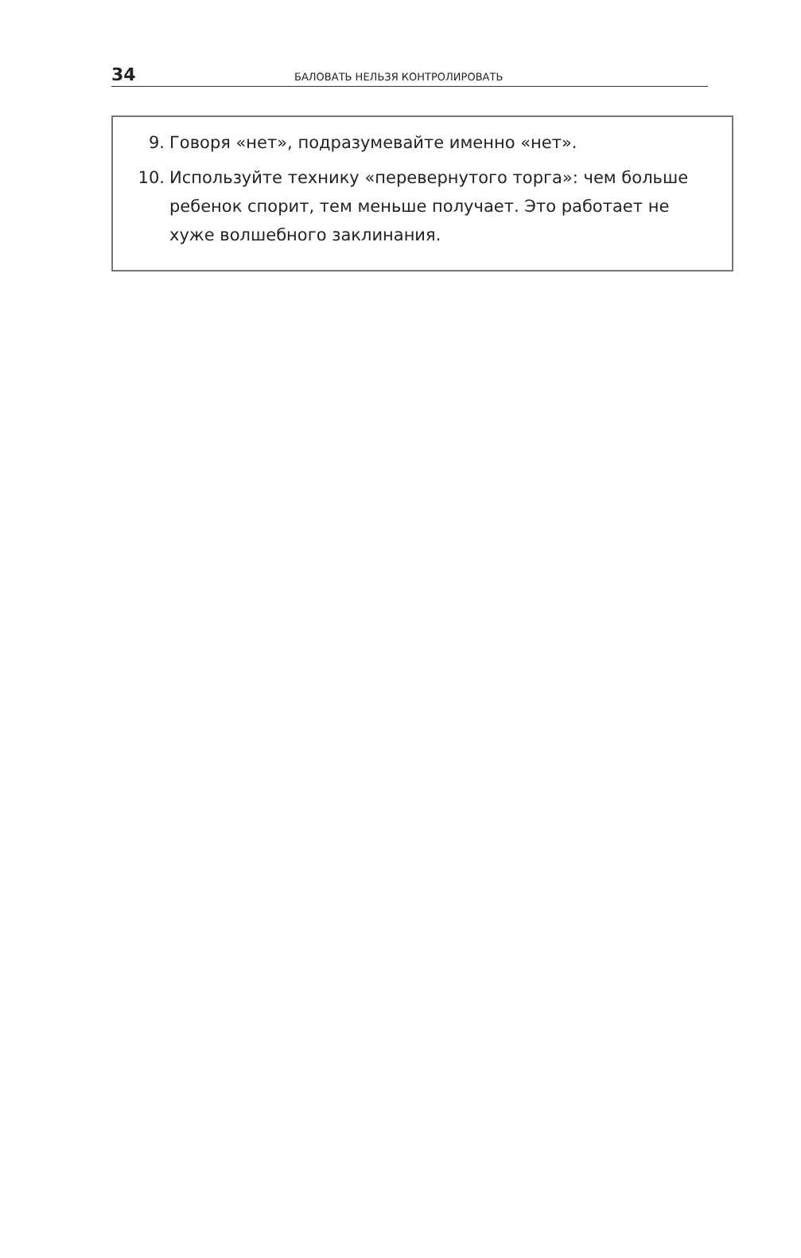34 БАЛОВАТЬ НЕЛЬЗЯ КОНТРОЛИРОВАТЬ
9. Говоря «нет», подразумевайте именно «нет».
10. Используйте технику «перевернутого торга»: чем больше ребенок спорит, тем меньше получает. Это работает не хуже волшебного заклинания.